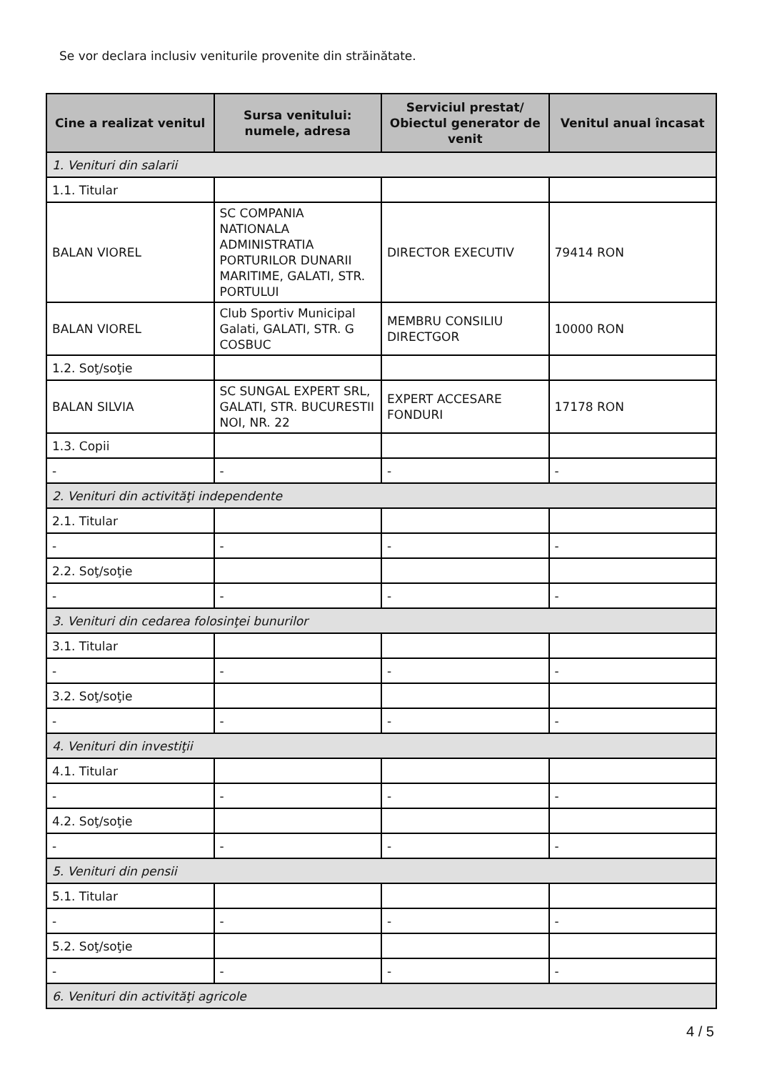Se vor declara inclusiv veniturile provenite din străinătate.
| Cine a realizat venitul | Sursa venitului: numele, adresa | Serviciul prestat/ Obiectul generator de venit | Venitul anual încasat |
| --- | --- | --- | --- |
| 1. Venituri din salarii | | | |
| 1.1. Titular | | | |
| BALAN VIOREL | SC COMPANIA NATIONALA ADMINISTRATIA PORTURILOR DUNARII MARITIME, GALATI, STR. PORTULUI | DIRECTOR EXECUTIV | 79414 RON |
| BALAN VIOREL | Club Sportiv Municipal Galati, GALATI, STR. G COSBUC | MEMBRU CONSILIU DIRECTGOR | 10000 RON |
| 1.2. Soţ/soţie | | | |
| BALAN SILVIA | SC SUNGAL EXPERT SRL, GALATI, STR. BUCURESTII NOI, NR. 22 | EXPERT ACCESARE FONDURI | 17178 RON |
| 1.3. Copii | | | |
| - | - | - | - |
| 2. Venituri din activităţi independente | | | |
| 2.1. Titular | | | |
| - | - | - | - |
| 2.2. Soţ/soţie | | | |
| - | - | - | - |
| 3. Venituri din cedarea folosinţei bunurilor | | | |
| 3.1. Titular | | | |
| - | - | - | - |
| 3.2. Soţ/soţie | | | |
| - | - | - | - |
| 4. Venituri din investiţii | | | |
| 4.1. Titular | | | |
| - | - | - | - |
| 4.2. Soţ/soţie | | | |
| - | - | - | - |
| 5. Venituri din pensii | | | |
| 5.1. Titular | | | |
| - | - | - | - |
| 5.2. Soţ/soţie | | | |
| - | - | - | - |
| 6. Venituri din activităţi agricole | | | |
4 / 5